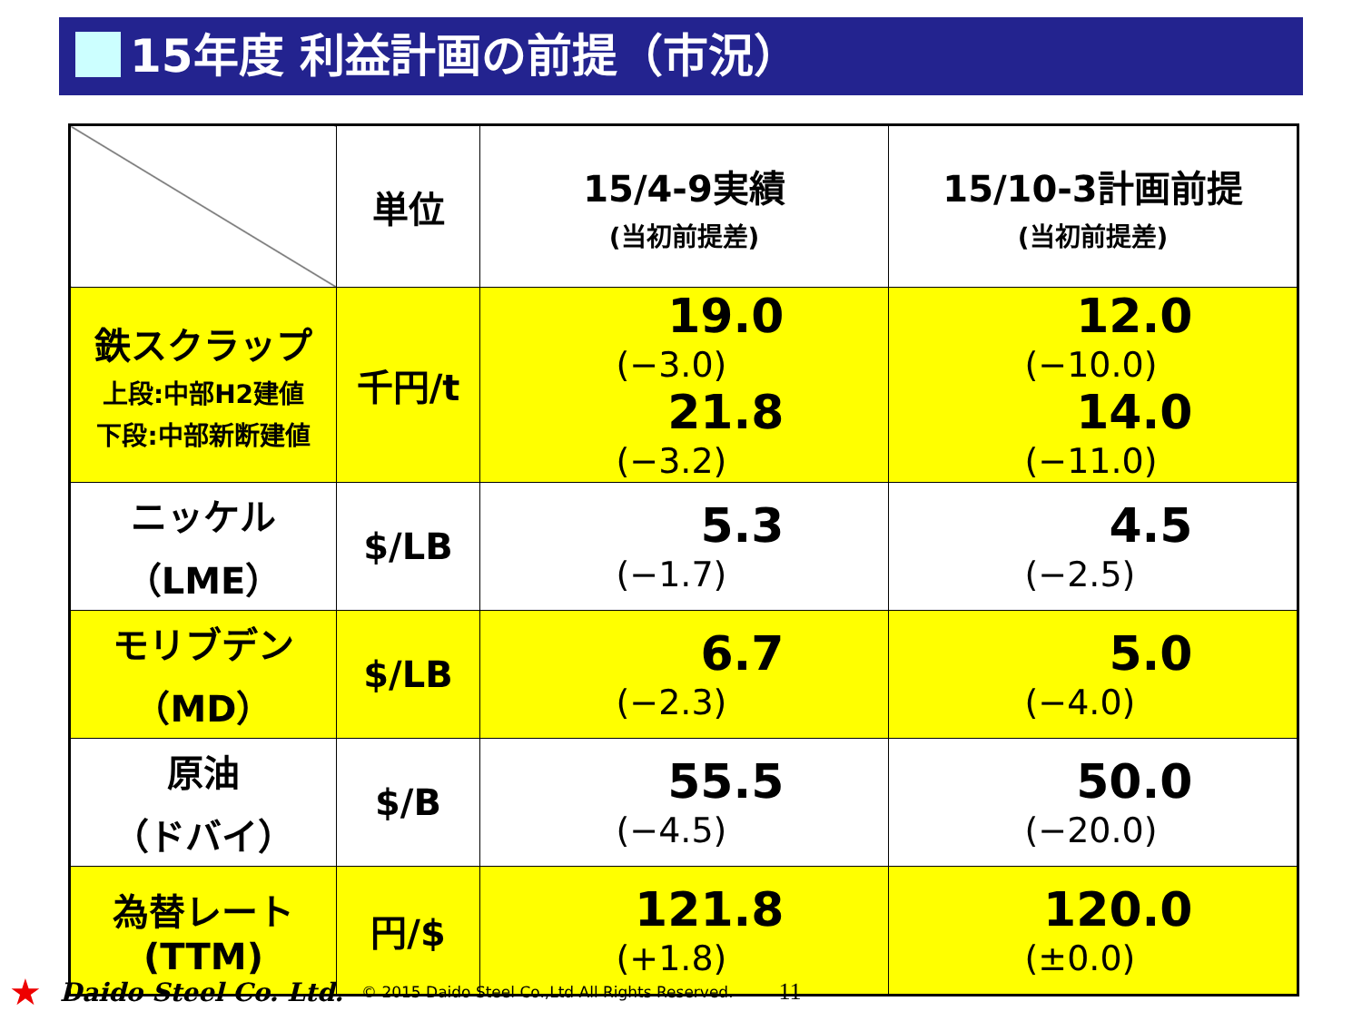15年度 利益計画の前提（市況）
| | 単位 | 15/4-9実績 (当初前提差) | 15/10-3計画前提 (当初前提差) |
| --- | --- | --- | --- |
| 鉄スクラップ 上段:中部H2建値 下段:中部新断建値 | 千円/t | 19.0 (−3.0) 21.8 (−3.2) | 12.0 (−10.0) 14.0 (−11.0) |
| ニッケル （LME） | $/LB | 5.3 (−1.7) | 4.5 (−2.5) |
| モリブデン （MD） | $/LB | 6.7 (−2.3) | 5.0 (−4.0) |
| 原油 （ドバイ） | $/B | 55.5 (−4.5) | 50.0 (−20.0) |
| 為替レート (TTM) | 円/$ | 121.8 (+1.8) | 120.0 (±0.0) |
★ Daido Steel Co. Ltd. © 2015 Daido Steel Co.,Ltd All Rights Reserved. 11